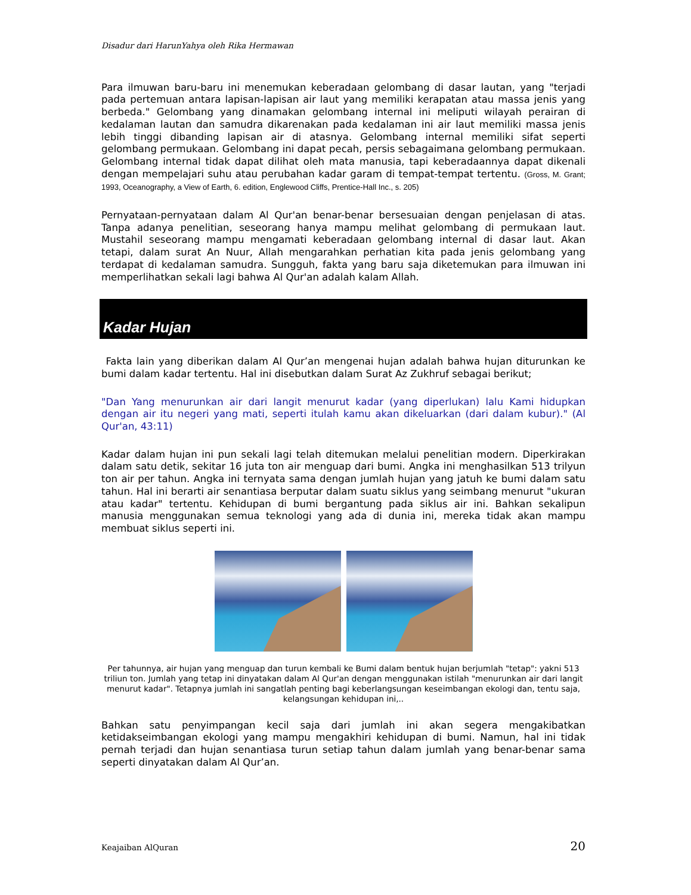Disadur dari HarunYahya oleh Rika Hermawan
Para ilmuwan baru-baru ini menemukan keberadaan gelombang di dasar lautan, yang "terjadi pada pertemuan antara lapisan-lapisan air laut yang memiliki kerapatan atau massa jenis yang berbeda." Gelombang yang dinamakan gelombang internal ini meliputi wilayah perairan di kedalaman lautan dan samudra dikarenakan pada kedalaman ini air laut memiliki massa jenis lebih tinggi dibanding lapisan air di atasnya. Gelombang internal memiliki sifat seperti gelombang permukaan. Gelombang ini dapat pecah, persis sebagaimana gelombang permukaan. Gelombang internal tidak dapat dilihat oleh mata manusia, tapi keberadaannya dapat dikenali dengan mempelajari suhu atau perubahan kadar garam di tempat-tempat tertentu. (Gross, M. Grant; 1993, Oceanography, a View of Earth, 6. edition, Englewood Cliffs, Prentice-Hall Inc., s. 205)
Pernyataan-pernyataan dalam Al Qur'an benar-benar bersesuaian dengan penjelasan di atas. Tanpa adanya penelitian, seseorang hanya mampu melihat gelombang di permukaan laut. Mustahil seseorang mampu mengamati keberadaan gelombang internal di dasar laut. Akan tetapi, dalam surat An Nuur, Allah mengarahkan perhatian kita pada jenis gelombang yang terdapat di kedalaman samudra. Sungguh, fakta yang baru saja diketemukan para ilmuwan ini memperlihatkan sekali lagi bahwa Al Qur'an adalah kalam Allah.
Kadar Hujan
Fakta lain yang diberikan dalam Al Qur’an mengenai hujan adalah bahwa hujan diturunkan ke bumi dalam kadar tertentu. Hal ini disebutkan dalam Surat Az Zukhruf sebagai berikut;
"Dan Yang menurunkan air dari langit menurut kadar (yang diperlukan) lalu Kami hidupkan dengan air itu negeri yang mati, seperti itulah kamu akan dikeluarkan (dari dalam kubur)." (Al Qur'an, 43:11)
Kadar dalam hujan ini pun sekali lagi telah ditemukan melalui penelitian modern. Diperkirakan dalam satu detik, sekitar 16 juta ton air menguap dari bumi. Angka ini menghasilkan 513 trilyun ton air per tahun. Angka ini ternyata sama dengan jumlah hujan yang jatuh ke bumi dalam satu tahun. Hal ini berarti air senantiasa berputar dalam suatu siklus yang seimbang menurut "ukuran atau kadar" tertentu. Kehidupan di bumi bergantung pada siklus air ini. Bahkan sekalipun manusia menggunakan semua teknologi yang ada di dunia ini, mereka tidak akan mampu membuat siklus seperti ini.
Per tahunnya, air hujan yang menguap dan turun kembali ke Bumi dalam bentuk hujan berjumlah "tetap": yakni 513 triliun ton. Jumlah yang tetap ini dinyatakan dalam Al Qur'an dengan menggunakan istilah "menurunkan air dari langit menurut kadar". Tetapnya jumlah ini sangatlah penting bagi keberlangsungan keseimbangan ekologi dan, tentu saja, kelangsungan kehidupan ini,..
Bahkan satu penyimpangan kecil saja dari jumlah ini akan segera mengakibatkan ketidakseimbangan ekologi yang mampu mengakhiri kehidupan di bumi. Namun, hal ini tidak pernah terjadi dan hujan senantiasa turun setiap tahun dalam jumlah yang benar-benar sama seperti dinyatakan dalam Al Qur’an.
Keajaiban AlQuran 20